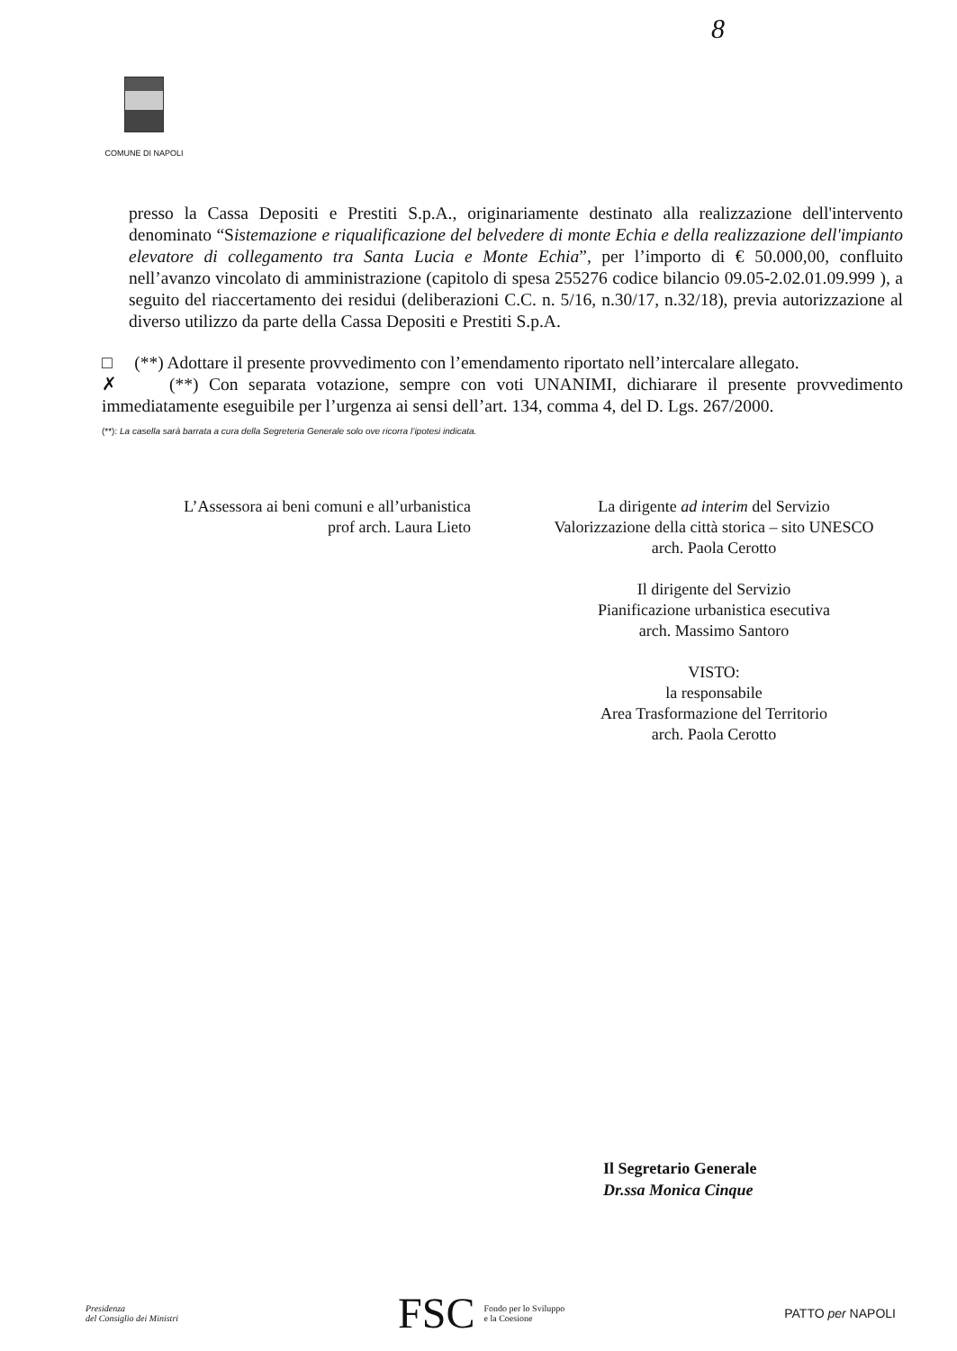8
COMUNE DI NAPOLI
presso la Cassa Depositi e Prestiti S.p.A., originariamente destinato alla realizzazione dell'intervento denominato “Sistemazione e riqualificazione del belvedere di monte Echia e della realizzazione dell'impianto elevatore di collegamento tra Santa Lucia e Monte Echia”, per l’importo di € 50.000,00, confluito nell’avanzo vincolato di amministrazione (capitolo di spesa 255276 codice bilancio 09.05-2.02.01.09.999 ), a seguito del riaccertamento dei residui (deliberazioni C.C. n. 5/16, n.30/17, n.32/18), previa autorizzazione al diverso utilizzo da parte della Cassa Depositi e Prestiti S.p.A.
□ (**) Adottare il presente provvedimento con l’emendamento riportato nell’intercalare allegato.
✗ (**) Con separata votazione, sempre con voti UNANIMI, dichiarare il presente provvedimento immediatamente eseguibile per l’urgenza ai sensi dell’art. 134, comma 4, del D. Lgs. 267/2000.
(**): La casella sarà barrata a cura della Segreteria Generale solo ove ricorra l’ipotesi indicata.
L’Assessora ai beni comuni e all’urbanistica
prof arch. Laura Lieto
La dirigente ad interim del Servizio
Valorizzazione della città storica – sito UNESCO
arch. Paola Cerotto
Il dirigente del Servizio
Pianificazione urbanistica esecutiva
arch. Massimo Santoro
VISTO:
la responsabile
Area Trasformazione del Territorio
arch. Paola Cerotto
Il Segretario Generale
Dr.ssa Monica Cinque
Presidenza
del Consiglio dei Ministri
FSC Fondo per lo Sviluppo
e la Coesione
PATTO per NAPOLI